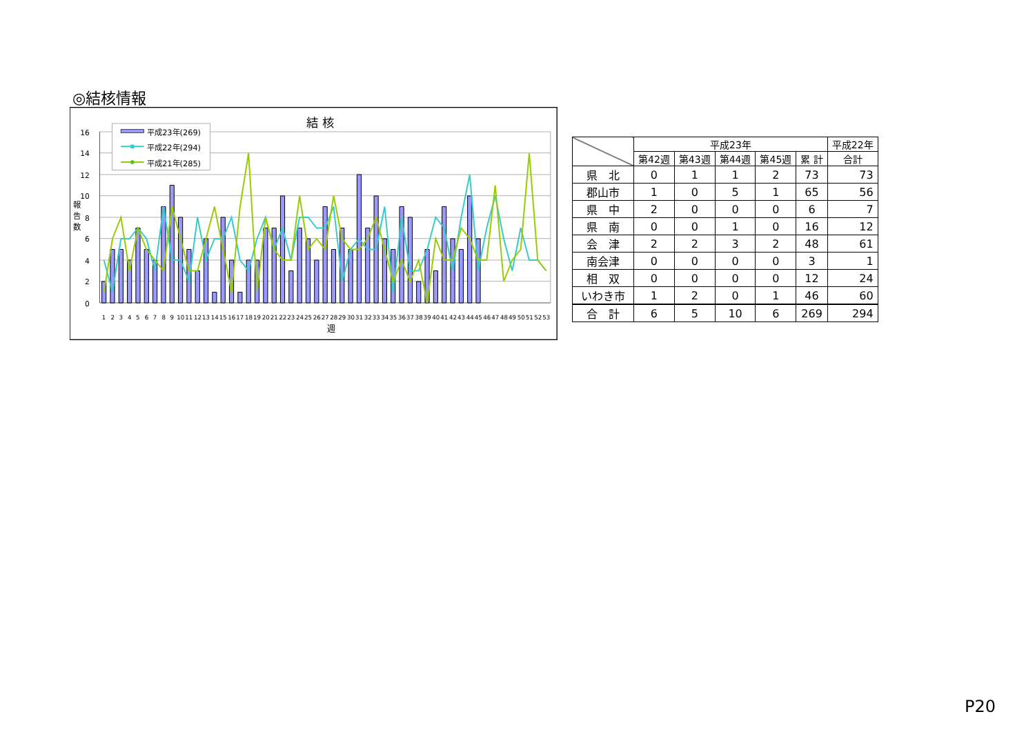◎結核情報
結 核
16
14
12
10
8
6
4
2
0
報
告
数
1
2
3
4
5
6
7
8
9
10
11
12
13
14
15
16
17
18
19
20
21
22
23
24
25
26
27
28
29
30
31
32
33
34
35
36
37
38
39
40
41
42
43
44
45
46
47
48
49
50
51
52
53
週
平成23年(269)
平成22年(294)
平成21年(285)
| | 平成23年 | | | | | 平成22年 |
| --- | --- | --- | --- | --- | --- | --- |
| | 第42週 | 第43週 | 第44週 | 第45週 | 累 計 | 合計 |
| 県 北 | 0 | 1 | 1 | 2 | 73 | 73 |
| 郡山市 | 1 | 0 | 5 | 1 | 65 | 56 |
| 県 中 | 2 | 0 | 0 | 0 | 6 | 7 |
| 県 南 | 0 | 0 | 1 | 0 | 16 | 12 |
| 会 津 | 2 | 2 | 3 | 2 | 48 | 61 |
| 南会津 | 0 | 0 | 0 | 0 | 3 | 1 |
| 相 双 | 0 | 0 | 0 | 0 | 12 | 24 |
| いわき市 | 1 | 2 | 0 | 1 | 46 | 60 |
| 合 計 | 6 | 5 | 10 | 6 | 269 | 294 |
P20